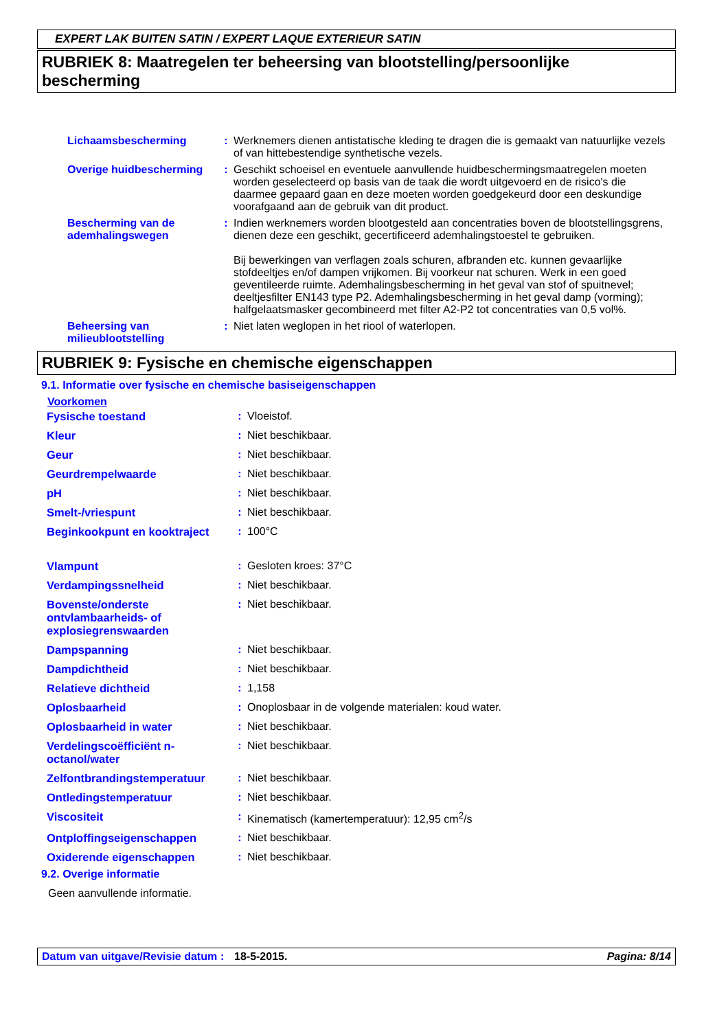EXPERT LAK BUITEN SATIN / EXPERT LAQUE EXTERIEUR SATIN
RUBRIEK 8: Maatregelen ter beheersing van blootstelling/persoonlijke bescherming
| Lichaamsbescherming | : | Werknemers dienen antistatische kleding te dragen die is gemaakt van natuurlijke vezels of van hittebestendige synthetische vezels. |
| Overige huidbescherming | : | Geschikt schoeisel en eventuele aanvullende huidbeschermingsmaatregelen moeten worden geselecteerd op basis van de taak die wordt uitgevoerd en de risico's die daarmee gepaard gaan en deze moeten worden goedgekeurd door een deskundige voorafgaand aan de gebruik van dit product. |
| Bescherming van de ademhalingswegen | : | Indien werknemers worden blootgesteld aan concentraties boven de blootstellingsgrens, dienen deze een geschikt, gecertificeerd ademhalingstoestel te gebruiken. Bij bewerkingen van verflagen zoals schuren, afbranden etc. kunnen gevaarlijke stofdeeltjes en/of dampen vrijkomen. Bij voorkeur nat schuren. Werk in een goed geventileerde ruimte. Ademhalingsbescherming in het geval van stof of spuitnevel; deeltjesfilter EN143 type P2. Ademhalingsbescherming in het geval damp (vorming); halfgelaatsmasker gecombineerd met filter A2-P2 tot concentraties van 0,5 vol%. |
| Beheersing van milieublootstelling | : | Niet laten weglopen in het riool of waterlopen. |
RUBRIEK 9: Fysische en chemische eigenschappen
9.1. Informatie over fysische en chemische basiseigenschappen
Voorkomen
| Fysische toestand | : | Vloeistof. |
| Kleur | : | Niet beschikbaar. |
| Geur | : | Niet beschikbaar. |
| Geurdrempelwaarde | : | Niet beschikbaar. |
| pH | : | Niet beschikbaar. |
| Smelt-/vriespunt | : | Niet beschikbaar. |
| Beginkookpunt en kooktraject | : | 100°C |
| Vlampunt | : | Gesloten kroes: 37°C |
| Verdampingssnelheid | : | Niet beschikbaar. |
| Bovenste/onderste ontvlambaarheids- of explosiegrenswaarden | : | Niet beschikbaar. |
| Dampspanning | : | Niet beschikbaar. |
| Dampdichtheid | : | Niet beschikbaar. |
| Relatieve dichtheid | : | 1,158 |
| Oplosbaarheid | : | Onoplosbaar in de volgende materialen: koud water. |
| Oplosbaarheid in water | : | Niet beschikbaar. |
| Verdelingscoëfficiënt n-octanol/water | : | Niet beschikbaar. |
| Zelfontbrandingstemperatuur | : | Niet beschikbaar. |
| Ontledingstemperatuur | : | Niet beschikbaar. |
| Viscositeit | : | Kinematisch (kamertemperatuur): 12,95 cm<sup>2</sup>/s |
| Ontploffingseigenschappen | : | Niet beschikbaar. |
| Oxiderende eigenschappen | : | Niet beschikbaar. |
9.2. Overige informatie
Geen aanvullende informatie.
Datum van uitgave/Revisie datum: 18-5-2015. Pagina: 8/14